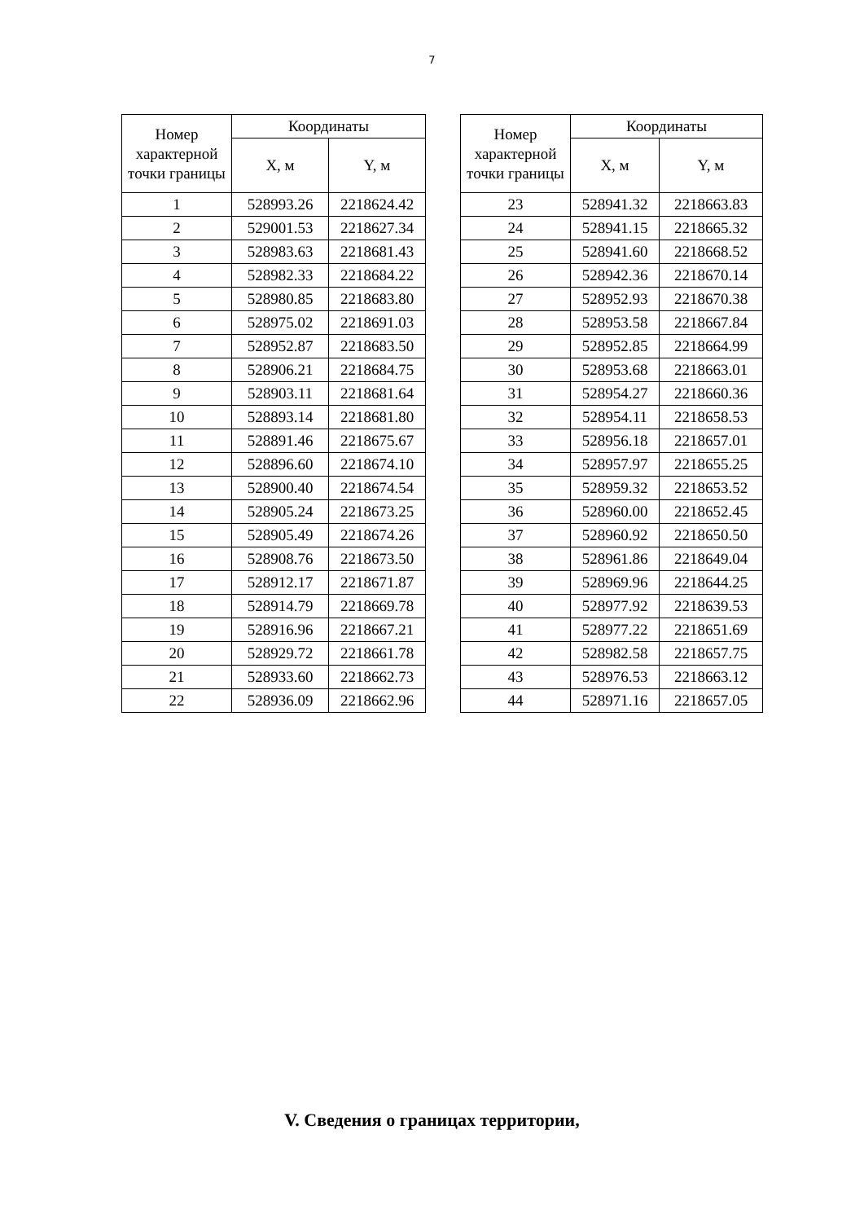7
| Номер характерной точки границы | Координаты | |
| --- | --- | --- |
| | X, м | Y, м |
| 1 | 528993.26 | 2218624.42 |
| 2 | 529001.53 | 2218627.34 |
| 3 | 528983.63 | 2218681.43 |
| 4 | 528982.33 | 2218684.22 |
| 5 | 528980.85 | 2218683.80 |
| 6 | 528975.02 | 2218691.03 |
| 7 | 528952.87 | 2218683.50 |
| 8 | 528906.21 | 2218684.75 |
| 9 | 528903.11 | 2218681.64 |
| 10 | 528893.14 | 2218681.80 |
| 11 | 528891.46 | 2218675.67 |
| 12 | 528896.60 | 2218674.10 |
| 13 | 528900.40 | 2218674.54 |
| 14 | 528905.24 | 2218673.25 |
| 15 | 528905.49 | 2218674.26 |
| 16 | 528908.76 | 2218673.50 |
| 17 | 528912.17 | 2218671.87 |
| 18 | 528914.79 | 2218669.78 |
| 19 | 528916.96 | 2218667.21 |
| 20 | 528929.72 | 2218661.78 |
| 21 | 528933.60 | 2218662.73 |
| 22 | 528936.09 | 2218662.96 |
| Номер характерной точки границы | Координаты | |
| --- | --- | --- |
| | X, м | Y, м |
| 23 | 528941.32 | 2218663.83 |
| 24 | 528941.15 | 2218665.32 |
| 25 | 528941.60 | 2218668.52 |
| 26 | 528942.36 | 2218670.14 |
| 27 | 528952.93 | 2218670.38 |
| 28 | 528953.58 | 2218667.84 |
| 29 | 528952.85 | 2218664.99 |
| 30 | 528953.68 | 2218663.01 |
| 31 | 528954.27 | 2218660.36 |
| 32 | 528954.11 | 2218658.53 |
| 33 | 528956.18 | 2218657.01 |
| 34 | 528957.97 | 2218655.25 |
| 35 | 528959.32 | 2218653.52 |
| 36 | 528960.00 | 2218652.45 |
| 37 | 528960.92 | 2218650.50 |
| 38 | 528961.86 | 2218649.04 |
| 39 | 528969.96 | 2218644.25 |
| 40 | 528977.92 | 2218639.53 |
| 41 | 528977.22 | 2218651.69 |
| 42 | 528982.58 | 2218657.75 |
| 43 | 528976.53 | 2218663.12 |
| 44 | 528971.16 | 2218657.05 |
V. Сведения о границах территории,